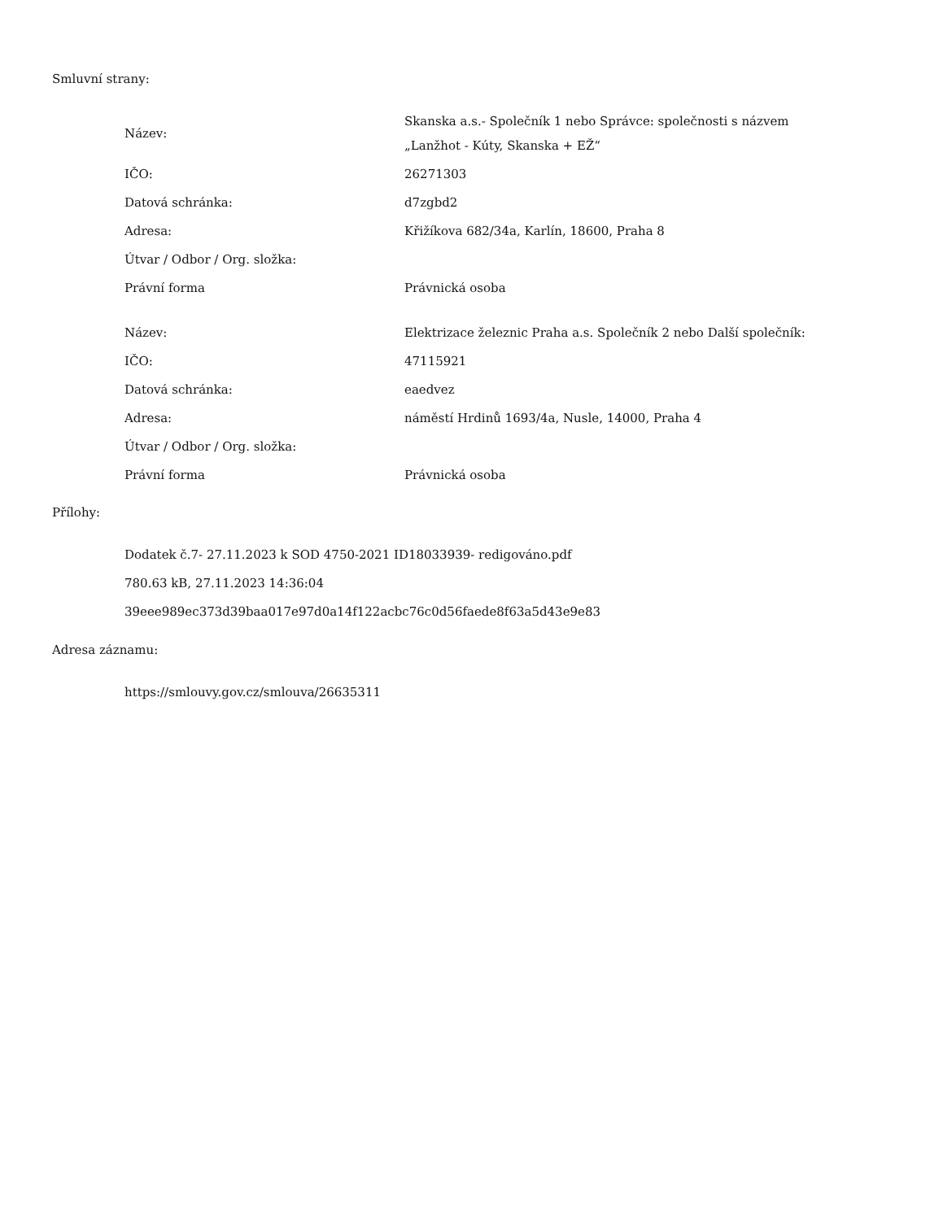Smluvní strany:
| Název: | Skanska a.s.- Společník 1 nebo Správce: společnosti s názvem „Lanžhot - Kúty, Skanska + EŽ“ |
| IČO: | 26271303 |
| Datová schránka: | d7zgbd2 |
| Adresa: | Křižíkova 682/34a, Karlín, 18600, Praha 8 |
| Útvar / Odbor / Org. složka: | |
| Právní forma | Právnická osoba |
| Název: | Elektrizace železnic Praha a.s. Společník 2 nebo Další společník: |
| IČO: | 47115921 |
| Datová schránka: | eaedvez |
| Adresa: | náměstí Hrdinů 1693/4a, Nusle, 14000, Praha 4 |
| Útvar / Odbor / Org. složka: | |
| Právní forma | Právnická osoba |
Přílohy:
Dodatek č.7- 27.11.2023 k SOD 4750-2021 ID18033939- redigováno.pdf
780.63 kB, 27.11.2023 14:36:04
39eee989ec373d39baa017e97d0a14f122acbc76c0d56faede8f63a5d43e9e83
Adresa záznamu:
https://smlouvy.gov.cz/smlouva/26635311